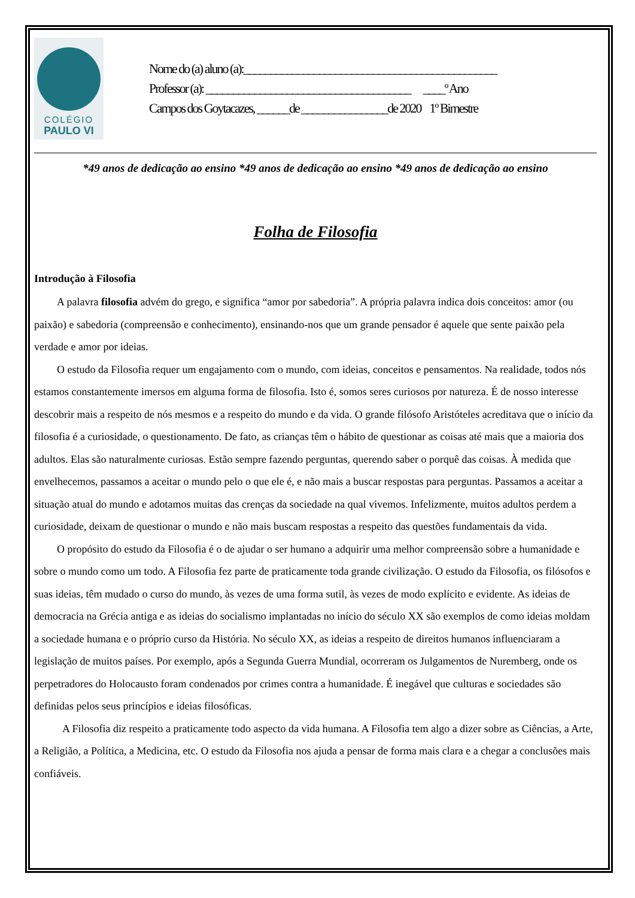COLÉGIO
PAULO VI
Nome do (a) aluno (a):_______________________________________________
Professor (a): ______________________________________ ____º Ano
Campos dos Goytacazes, ______de ________________de 2020 1º Bimestre
*49 anos de dedicação ao ensino *49 anos de dedicação ao ensino *49 anos de dedicação ao ensino
Folha de Filosofia
Introdução à Filosofia
A palavra filosofia advém do grego, e significa “amor por sabedoria”. A própria palavra indica dois conceitos: amor (ou paixão) e sabedoria (compreensão e conhecimento), ensinando-nos que um grande pensador é aquele que sente paixão pela verdade e amor por ideias.
O estudo da Filosofia requer um engajamento com o mundo, com ideias, conceitos e pensamentos. Na realidade, todos nós estamos constantemente imersos em alguma forma de filosofia. Isto é, somos seres curiosos por natureza. É de nosso interesse descobrir mais a respeito de nós mesmos e a respeito do mundo e da vida. O grande filósofo Aristóteles acreditava que o início da filosofia é a curiosidade, o questionamento. De fato, as crianças têm o hábito de questionar as coisas até mais que a maioria dos adultos. Elas são naturalmente curiosas. Estão sempre fazendo perguntas, querendo saber o porquê das coisas. À medida que envelhecemos, passamos a aceitar o mundo pelo o que ele é, e não mais a buscar respostas para perguntas. Passamos a aceitar a situação atual do mundo e adotamos muitas das crenças da sociedade na qual vivemos. Infelizmente, muitos adultos perdem a curiosidade, deixam de questionar o mundo e não mais buscam respostas a respeito das questões fundamentais da vida.
O propósito do estudo da Filosofia é o de ajudar o ser humano a adquirir uma melhor compreensão sobre a humanidade e sobre o mundo como um todo. A Filosofia fez parte de praticamente toda grande civilização. O estudo da Filosofia, os filósofos e suas ideias, têm mudado o curso do mundo, às vezes de uma forma sutil, às vezes de modo explícito e evidente. As ideias de democracia na Grécia antiga e as ideias do socialismo implantadas no início do século XX são exemplos de como ideias moldam a sociedade humana e o próprio curso da História. No século XX, as ideias a respeito de direitos humanos influenciaram a legislação de muitos países. Por exemplo, após a Segunda Guerra Mundial, ocorreram os Julgamentos de Nuremberg, onde os perpetradores do Holocausto foram condenados por crimes contra a humanidade. É inegável que culturas e sociedades são definidas pelos seus princípios e ideias filosóficas.
A Filosofia diz respeito a praticamente todo aspecto da vida humana. A Filosofia tem algo a dizer sobre as Ciências, a Arte, a Religião, a Política, a Medicina, etc. O estudo da Filosofia nos ajuda a pensar de forma mais clara e a chegar a conclusões mais confiáveis.